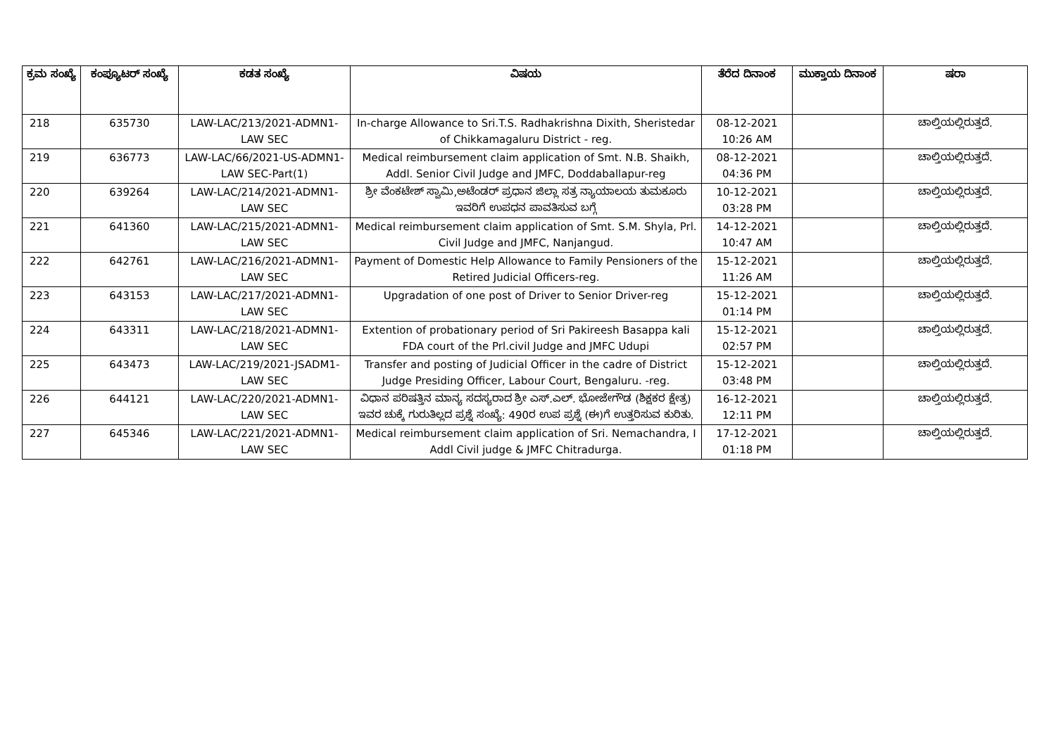| ಕ್ರಮ ಸಂಖ್ಯೆ | ಕಂಪ್ಯೂಟರ್ ಸಂಖ್ಯೆ | ಕಡತ ಸಂಖ್ಯೆ | ವಿಷಯ | ತೆರೆದ ದಿನಾಂಕ | ಮುಕ್ತಾಯ ದಿನಾಂಕ | ಷರಾ |
| --- | --- | --- | --- | --- | --- | --- |
| 218 | 635730 | LAW-LAC/213/2021-ADMN1-LAW SEC | In-charge Allowance to Sri.T.S. Radhakrishna Dixith, Sheristedar of Chikkamagaluru District - reg. | 08-12-2021 10:26 AM | | ಚಾಲ್ತಿಯಲ್ಲಿರುತ್ತದೆ. |
| 219 | 636773 | LAW-LAC/66/2021-US-ADMN1-LAW SEC-Part(1) | Medical reimbursement claim application of Smt. N.B. Shaikh, Addl. Senior Civil Judge and JMFC, Doddaballapur-reg | 08-12-2021 04:36 PM | | ಚಾಲ್ತಿಯಲ್ಲಿರುತ್ತದೆ. |
| 220 | 639264 | LAW-LAC/214/2021-ADMN1-LAW SEC | ಶ್ರೀ ವೆಂಕಟೇಶ್ ಸ್ವಾಮಿ,ಅಟೆಂಡರ್ ಪ್ರಧಾನ ಜಿಲ್ಲಾ ಸತ್ರ ನ್ಯಾಯಾಲಯ ತುಮಕೂರು ಇವರಿಗೆ ಉಪಧನ ಪಾವತಿಸುವ ಬಗ್ಗೆ | 10-12-2021 03:28 PM | | ಚಾಲ್ತಿಯಲ್ಲಿರುತ್ತದೆ. |
| 221 | 641360 | LAW-LAC/215/2021-ADMN1-LAW SEC | Medical reimbursement claim application of Smt. S.M. Shyla, Prl. Civil Judge and JMFC, Nanjangud. | 14-12-2021 10:47 AM | | ಚಾಲ್ತಿಯಲ್ಲಿರುತ್ತದೆ. |
| 222 | 642761 | LAW-LAC/216/2021-ADMN1-LAW SEC | Payment of Domestic Help Allowance to Family Pensioners of the Retired Judicial Officers-reg. | 15-12-2021 11:26 AM | | ಚಾಲ್ತಿಯಲ್ಲಿರುತ್ತದೆ. |
| 223 | 643153 | LAW-LAC/217/2021-ADMN1-LAW SEC | Upgradation of one post of Driver to Senior Driver-reg | 15-12-2021 01:14 PM | | ಚಾಲ್ತಿಯಲ್ಲಿರುತ್ತದೆ. |
| 224 | 643311 | LAW-LAC/218/2021-ADMN1-LAW SEC | Extention of probationary period of Sri Pakireesh Basappa kali FDA court of the Prl.civil Judge and JMFC Udupi | 15-12-2021 02:57 PM | | ಚಾಲ್ತಿಯಲ್ಲಿರುತ್ತದೆ. |
| 225 | 643473 | LAW-LAC/219/2021-JSADM1-LAW SEC | Transfer and posting of Judicial Officer in the cadre of District Judge Presiding Officer, Labour Court, Bengaluru. -reg. | 15-12-2021 03:48 PM | | ಚಾಲ್ತಿಯಲ್ಲಿರುತ್ತದೆ. |
| 226 | 644121 | LAW-LAC/220/2021-ADMN1-LAW SEC | ವಿಧಾನ ಪರಿಷತ್ತಿನ ಮಾನ್ಯ ಸದಸ್ಯರಾದ ಶ್ರೀ ಎಸ್.ಎಲ್. ಭೋಜೇಗೌಡ (ಶಿಕ್ಷಕರ ಕ್ಷೇತ್ರ) ಇವರ ಚುಕ್ಕೆ ಗುರುತಿಲ್ಲದ ಪ್ರಶ್ನೆ ಸಂಖ್ಯೆ: 490ರ ಉಪ ಪ್ರಶ್ನೆ (ಈ)ಗೆ ಉತ್ತರಿಸುವ ಕುರಿತು. | 16-12-2021 12:11 PM | | ಚಾಲ್ತಿಯಲ್ಲಿರುತ್ತದೆ. |
| 227 | 645346 | LAW-LAC/221/2021-ADMN1-LAW SEC | Medical reimbursement claim application of Sri. Nemachandra, I Addl Civil judge & JMFC Chitradurga. | 17-12-2021 01:18 PM | | ಚಾಲ್ತಿಯಲ್ಲಿರುತ್ತದೆ. |